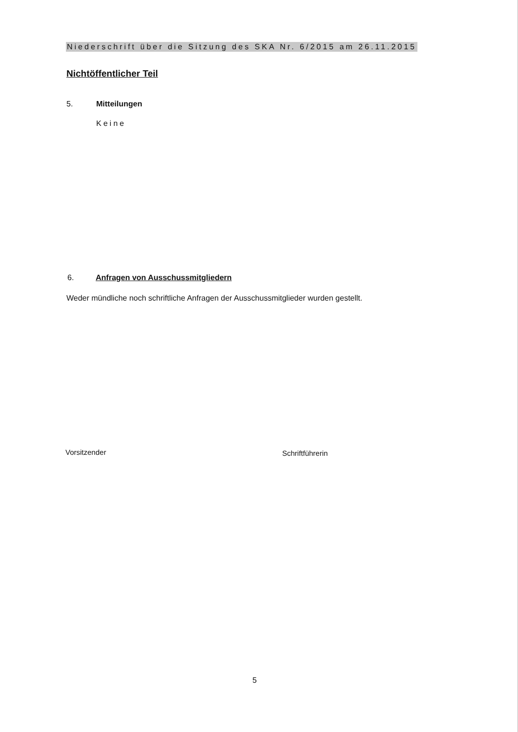Niederschrift über die Sitzung des SKA Nr. 6/2015 am 26.11.2015
Nichtöffentlicher Teil
5. Mitteilungen
Keine
6.
Anfragen von Ausschussmitgliedern
Weder mündliche noch schriftliche Anfragen der Ausschussmitglieder wurden gestellt.
Vorsitzender Schriftführerin
5